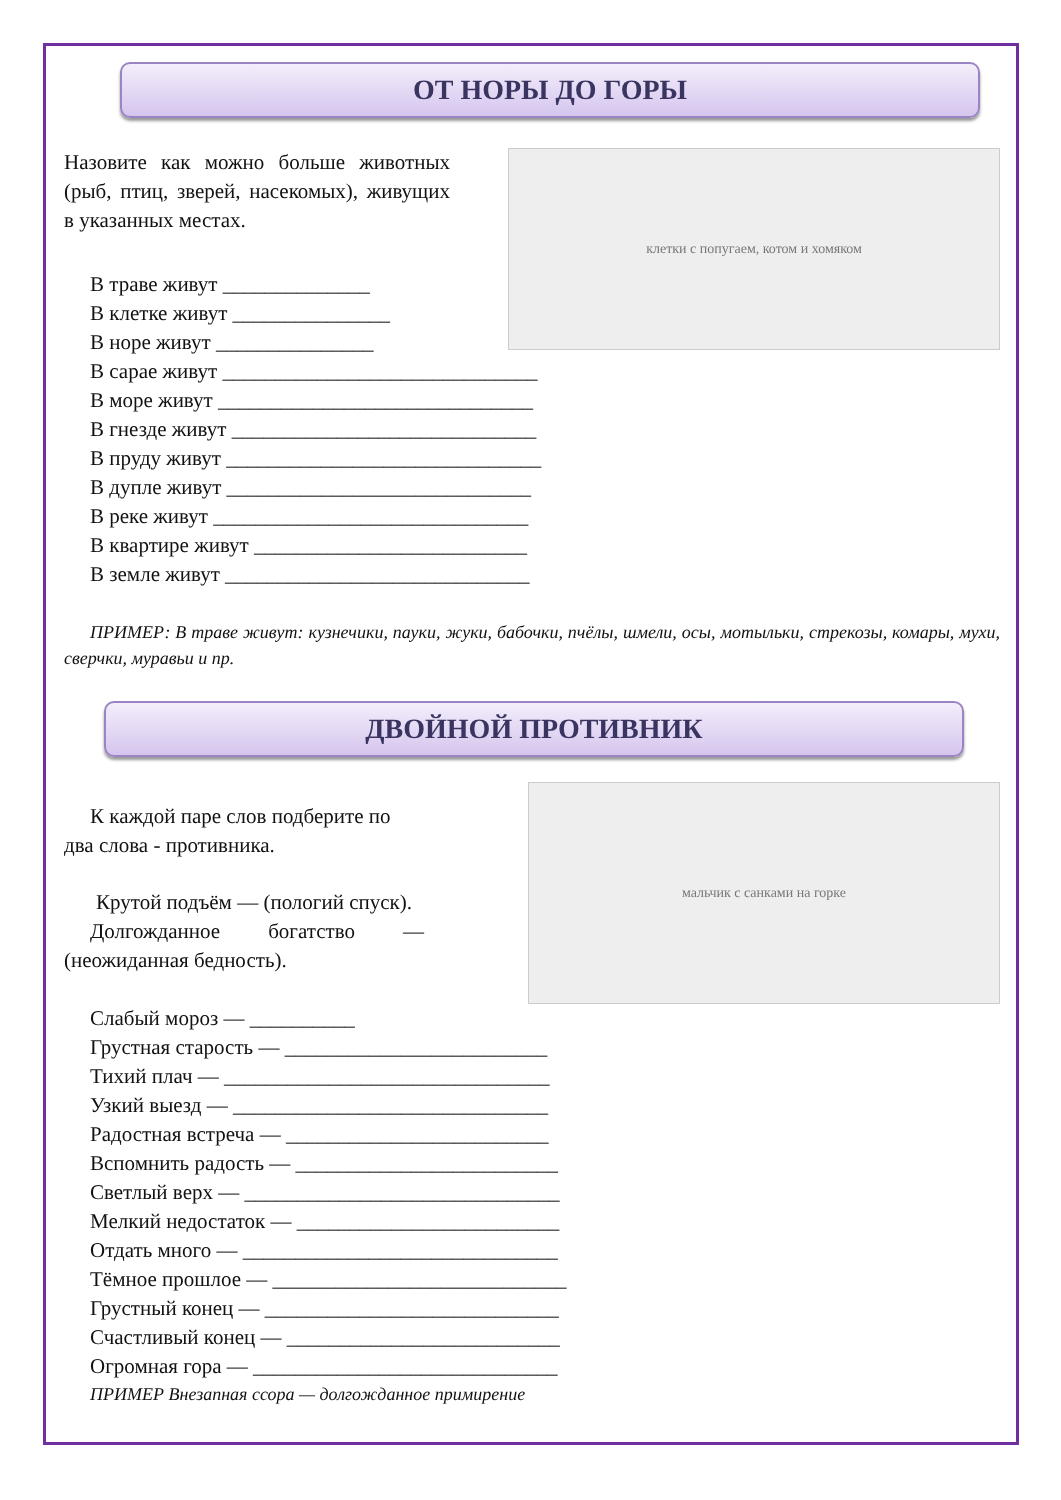ОТ НОРЫ ДО ГОРЫ
Назовите как можно больше животных (рыб, птиц, зверей, насекомых), живущих в указанных местах.
клетки с попугаем, котом и хомяком
В траве живут ______________
В клетке живут _______________
В норе живут _______________
В сарае живут ______________________________
В море живут ______________________________
В гнезде живут _____________________________
В пруду живут ______________________________
В дупле живут _____________________________
В реке живут ______________________________
В квартире живут __________________________
В земле живут _____________________________
ПРИМЕР: В траве живут: кузнечики, пауки, жуки, бабочки, пчёлы, шмели, осы, мотыльки, стрекозы, комары, мухи, сверчки, муравьи и пр.
ДВОЙНОЙ ПРОТИВНИК
К каждой паре слов подберите по два слова - противника.
Крутой подъём — (пологий спуск).
Долгожданное богатство — (неожиданная бедность).
мальчик с санками на горке
Слабый мороз — __________
Грустная старость — _________________________
Тихий плач — _______________________________
Узкий выезд — ______________________________
Радостная встреча — _________________________
Вспомнить радость — _________________________
Светлый верх — ______________________________
Мелкий недостаток — _________________________
Отдать много — ______________________________
Тёмное прошлое — ____________________________
Грустный конец — ____________________________
Счастливый конец — __________________________
Огромная гора — _____________________________
ПРИМЕР Внезапная ссора — долгожданное примирение